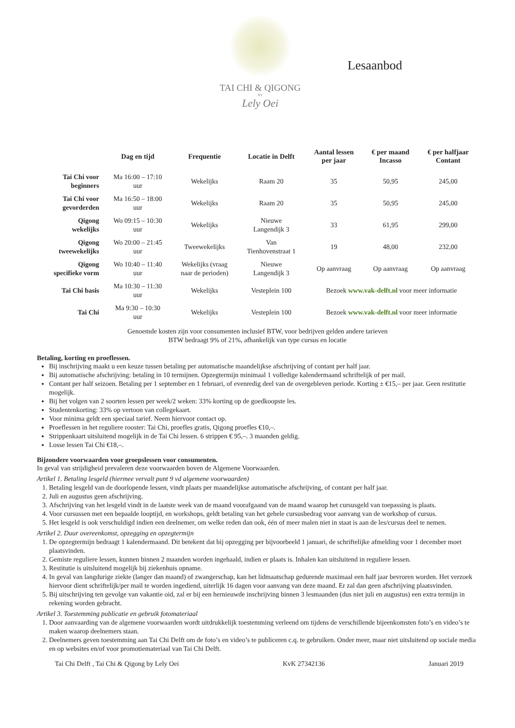TAI CHI & QIGONG
BY
Lely Oei
Lesaanbod
| | Dag en tijd | Frequentie | Locatie in Delft | Aantal lessen per jaar | € per maand Incasso | € per halfjaar Contant |
| --- | --- | --- | --- | --- | --- | --- |
| Tai Chi voor beginners | Ma 16:00 – 17:10 uur | Wekelijks | Raam 20 | 35 | 50,95 | 245,00 |
| Tai Chi voor gevorderden | Ma 16:50 – 18:00 uur | Wekelijks | Raam 20 | 35 | 50,95 | 245,00 |
| Qigong wekelijks | Wo 09:15 – 10:30 uur | Wekelijks | Nieuwe Langendijk 3 | 33 | 61,95 | 299,00 |
| Qigong tweewekelijks | Wo 20:00 – 21:45 uur | Tweewekelijks | Van Tienhovenstraat 1 | 19 | 48,00 | 232,00 |
| Qigong specifieke vorm | Wo 10:40 – 11:40 uur | Wekelijks (vraag naar de perioden) | Nieuwe Langendijk 3 | Op aanvraag | Op aanvraag | Op aanvraag |
| Tai Chi basis | Ma 10:30 – 11:30 uur | Wekelijks | Vesteplein 100 | Bezoek www.vak-delft.nl voor meer informatie | | |
| Tai Chi | Ma 9:30 – 10:30 uur | Wekelijks | Vesteplein 100 | Bezoek www.vak-delft.nl voor meer informatie | | |
Genoemde kosten zijn voor consumenten inclusief BTW, voor bedrijven gelden andere tarieven
BTW bedraagt 9% of 21%, afhankelijk van type cursus en locatie
Betaling, korting en proeflessen.
Bij inschrijving maakt u een keuze tussen betaling per automatische maandelijkse afschrijving of contant per half jaar.
Bij automatische afschrijving: betaling in 10 termijnen. Opzegtermijn minimaal 1 volledige kalendermaand schriftelijk of per mail.
Contant per half seizoen. Betaling per 1 september en 1 februari, of evenredig deel van de overgebleven periode. Korting ± €15,– per jaar. Geen restitutie mogelijk.
Bij het volgen van 2 soorten lessen per week/2 weken: 33% korting op de goedkoopste les.
Studentenkorting: 33% op vertoon van collegekaart.
Voor minima geldt een speciaal tarief. Neem hiervoor contact op.
Proeflessen in het reguliere rooster: Tai Chi, proefles gratis, Qigong proefles €10,–.
Strippenkaart uitsluitend mogelijk in de Tai Chi lessen. 6 strippen € 95,–. 3 maanden geldig.
Losse lessen Tai Chi €18,–.
Bijzondere voorwaarden voor groepslessen voor consumenten.
In geval van strijdigheid prevaleren deze voorwaarden boven de Algemene Voorwaarden.
Artikel 1. Betaling lesgeld (hiermee vervalt punt 9 vd algemene voorwaarden)
1. Betaling lesgeld van de doorlopende lessen, vindt plaats per maandelijkse automatische afschrijving, of contant per half jaar.
2. Juli en augustus geen afschrijving.
3. Afschrijving van het lesgeld vindt in de laatste week van de maand voorafgaand van de maand waarop het cursusgeld van toepassing is plaats.
4. Voor cursussen met een bepaalde looptijd, en workshops, geldt betaling van het gehele cursusbedrag voor aanvang van de workshop of cursus.
5. Het lesgeld is ook verschuldigd indien een deelnemer, om welke reden dan ook, één of meer malen niet in staat is aan de les/cursus deel te nemen.
Artikel 2. Duur overeenkomst, opzegging en opzegtermijn
1. De opzegtermijn bedraagt 1 kalendermaand. Dit betekent dat bij opzegging per bijvoorbeeld 1 januari, de schriftelijke afmelding voor 1 december moet plaatsvinden.
2. Gemiste reguliere lessen, kunnen binnen 2 maanden worden ingehaald, indien er plaats is. Inhalen kan uitsluitend in reguliere lessen.
3. Restitutie is uitsluitend mogelijk bij ziekenhuis opname.
4. In geval van langdurige ziekte (langer dan maand) of zwangerschap, kan het lidmaatschap gedurende maximaal een half jaar bevroren worden. Het verzoek hiervoor dient schriftelijk/per mail te worden ingediend, uiterlijk 16 dagen voor aanvang van deze maand. Er zal dan geen afschrijving plaatsvinden.
5. Bij uitschrijving ten gevolge van vakantie oid, zal er bij een hernieuwde inschrijving binnen 3 lesmaanden (dus niet juli en augustus) een extra termijn in rekening worden gebracht.
Artikel 3. Toestemming publicatie en gebruik fotomateriaal
1. Door aanvaarding van de algemene voorwaarden wordt uitdrukkelijk toestemming verleend om tijdens de verschillende bijeenkomsten foto’s en video’s te maken waarop deelnemers staan.
2. Deelnemers geven toestemming aan Tai Chi Delft om de foto’s en video’s te publiceren c.q. te gebruiken. Onder meer, maar niet uitsluitend op sociale media en op websites en/of voor promotiemateriaal van Tai Chi Delft.
Tai Chi Delft , Tai Chi & Qigong by Lely Oei KvK 27342136 Januari 2019